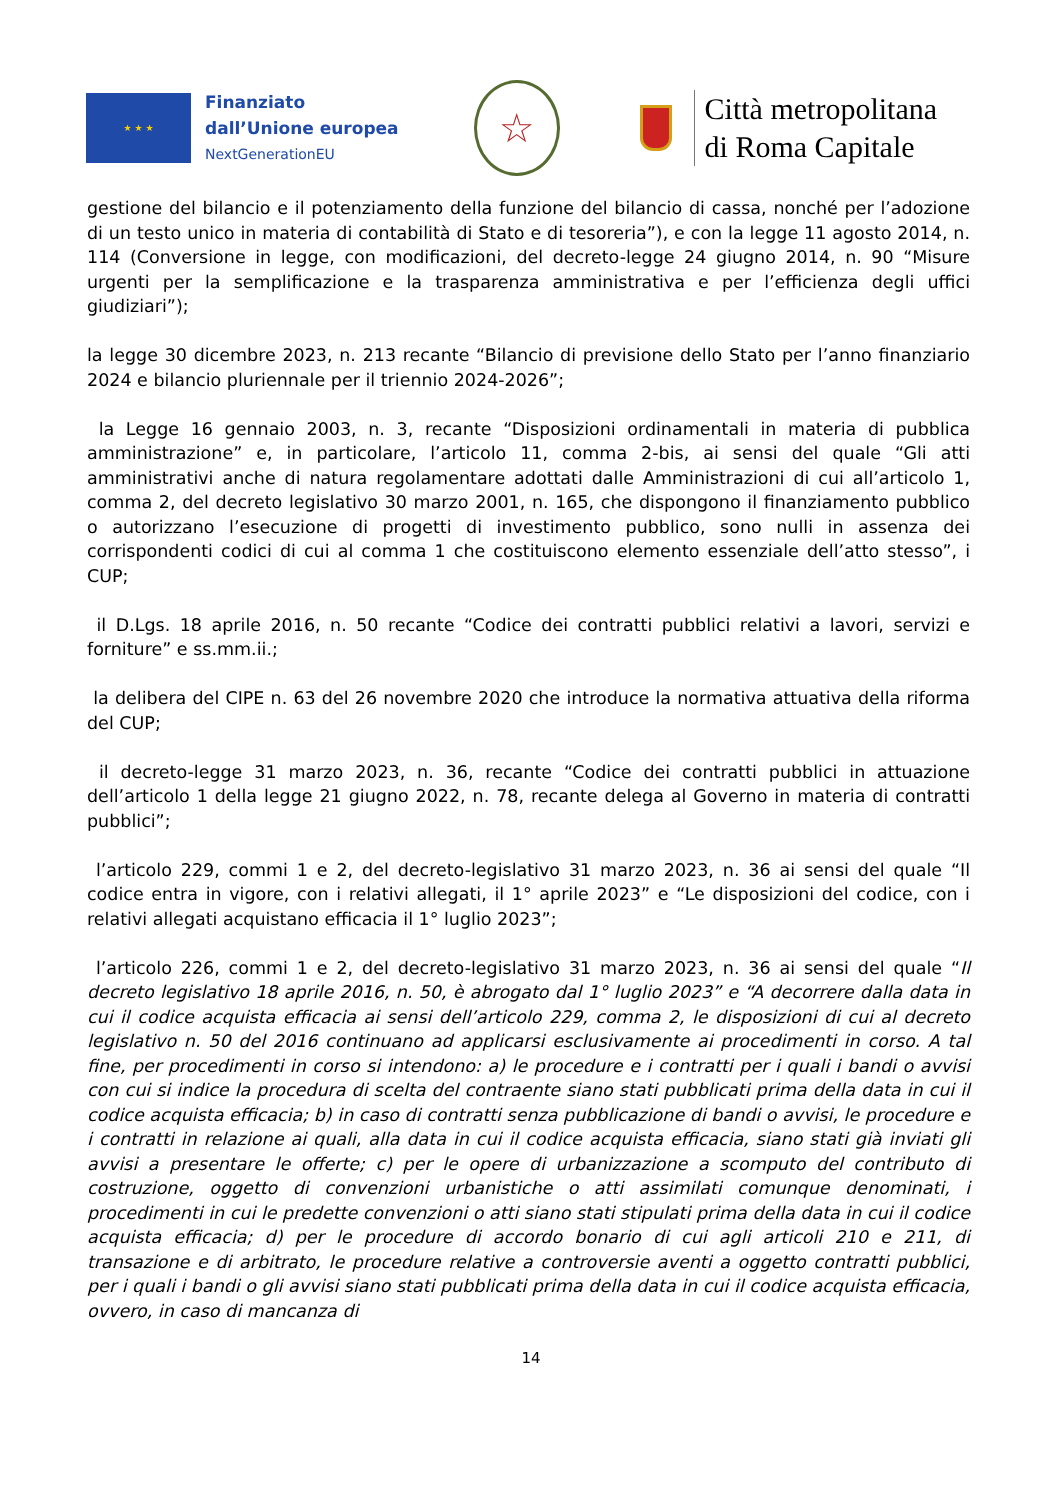★ ★ ★
Finanziato
dall’Unione europea
NextGenerationEU
☆
Città metropolitana
di Roma Capitale
gestione del bilancio e il potenziamento della funzione del bilancio di cassa, nonché per l’adozione di un testo unico in materia di contabilità di Stato e di tesoreria”), e con la legge 11 agosto 2014, n. 114 (Conversione in legge, con modificazioni, del decreto-legge 24 giugno 2014, n. 90 “Misure urgenti per la semplificazione e la trasparenza amministrativa e per l’efficienza degli uffici giudiziari”);
la legge 30 dicembre 2023, n. 213 recante “Bilancio di previsione dello Stato per l’anno finanziario 2024 e bilancio pluriennale per il triennio 2024-2026”;
la Legge 16 gennaio 2003, n. 3, recante “Disposizioni ordinamentali in materia di pubblica amministrazione” e, in particolare, l’articolo 11, comma 2-bis, ai sensi del quale “Gli atti amministrativi anche di natura regolamentare adottati dalle Amministrazioni di cui all’articolo 1, comma 2, del decreto legislativo 30 marzo 2001, n. 165, che dispongono il finanziamento pubblico o autorizzano l’esecuzione di progetti di investimento pubblico, sono nulli in assenza dei corrispondenti codici di cui al comma 1 che costituiscono elemento essenziale dell’atto stesso”, i CUP;
il D.Lgs. 18 aprile 2016, n. 50 recante “Codice dei contratti pubblici relativi a lavori, servizi e forniture” e ss.mm.ii.;
la delibera del CIPE n. 63 del 26 novembre 2020 che introduce la normativa attuativa della riforma del CUP;
il decreto-legge 31 marzo 2023, n. 36, recante “Codice dei contratti pubblici in attuazione dell’articolo 1 della legge 21 giugno 2022, n. 78, recante delega al Governo in materia di contratti pubblici”;
l’articolo 229, commi 1 e 2, del decreto-legislativo 31 marzo 2023, n. 36 ai sensi del quale “Il codice entra in vigore, con i relativi allegati, il 1° aprile 2023” e “Le disposizioni del codice, con i relativi allegati acquistano efficacia il 1° luglio 2023”;
l’articolo 226, commi 1 e 2, del decreto-legislativo 31 marzo 2023, n. 36 ai sensi del quale “Il decreto legislativo 18 aprile 2016, n. 50, è abrogato dal 1° luglio 2023” e “A decorrere dalla data in cui il codice acquista efficacia ai sensi dell’articolo 229, comma 2, le disposizioni di cui al decreto legislativo n. 50 del 2016 continuano ad applicarsi esclusivamente ai procedimenti in corso. A tal fine, per procedimenti in corso si intendono: a) le procedure e i contratti per i quali i bandi o avvisi con cui si indice la procedura di scelta del contraente siano stati pubblicati prima della data in cui il codice acquista efficacia; b) in caso di contratti senza pubblicazione di bandi o avvisi, le procedure e i contratti in relazione ai quali, alla data in cui il codice acquista efficacia, siano stati già inviati gli avvisi a presentare le offerte; c) per le opere di urbanizzazione a scomputo del contributo di costruzione, oggetto di convenzioni urbanistiche o atti assimilati comunque denominati, i procedimenti in cui le predette convenzioni o atti siano stati stipulati prima della data in cui il codice acquista efficacia; d) per le procedure di accordo bonario di cui agli articoli 210 e 211, di transazione e di arbitrato, le procedure relative a controversie aventi a oggetto contratti pubblici, per i quali i bandi o gli avvisi siano stati pubblicati prima della data in cui il codice acquista efficacia, ovvero, in caso di mancanza di
14